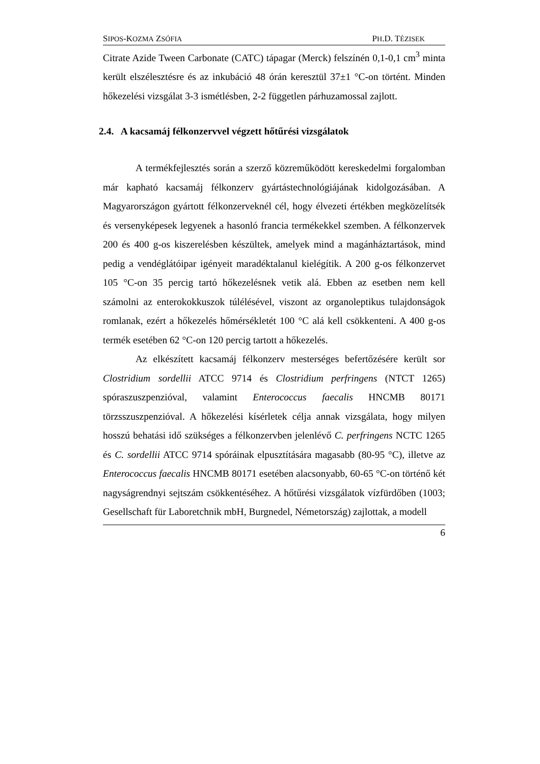SIPOS-KOZMA ZSÓFIA PH.D. TÉZISEK
Citrate Azide Tween Carbonate (CATC) tápagar (Merck) felszínén 0,1-0,1 cm<sup>3</sup> minta került elszélesztésre és az inkubáció 48 órán keresztül 37±1 °C-on történt. Minden hőkezelési vizsgálat 3-3 ismétlésben, 2-2 független párhuzamossal zajlott.
2.4. A kacsamáj félkonzervvel végzett hőtűrési vizsgálatok
A termékfejlesztés során a szerző közreműködött kereskedelmi forgalomban már kapható kacsamáj félkonzerv gyártástechnológiájának kidolgozásában. A Magyarországon gyártott félkonzerveknél cél, hogy élvezeti értékben megközelítsék és versenyképesek legyenek a hasonló francia termékekkel szemben. A félkonzervek 200 és 400 g-os kiszerelésben készültek, amelyek mind a magánháztartások, mind pedig a vendéglátóipar igényeit maradéktalanul kielégítik. A 200 g-os félkonzervet 105 °C-on 35 percig tartó hőkezelésnek vetik alá. Ebben az esetben nem kell számolni az enterokokkuszok túlélésével, viszont az organoleptikus tulajdonságok romlanak, ezért a hőkezelés hőmérsékletét 100 °C alá kell csökkenteni. A 400 g-os termék esetében 62 °C-on 120 percig tartott a hőkezelés.
Az elkészített kacsamáj félkonzerv mesterséges befertőzésére került sor Clostridium sordellii ATCC 9714 és Clostridium perfringens (NTCT 1265) spóraszuszpenzióval, valamint Enterococcus faecalis HNCMB 80171 törzsszuszpenzióval. A hőkezelési kísérletek célja annak vizsgálata, hogy milyen hosszú behatási idő szükséges a félkonzervben jelenlévő C. perfringens NCTC 1265 és C. sordellii ATCC 9714 spóráinak elpusztítására magasabb (80-95 °C), illetve az Enterococcus faecalis HNCMB 80171 esetében alacsonyabb, 60-65 °C-on történő két nagyságrendnyi sejtszám csökkentéséhez. A hőtűrési vizsgálatok vízfürdőben (1003; Gesellschaft für Laboretchnik mbH, Burgnedel, Németország) zajlottak, a modell
6